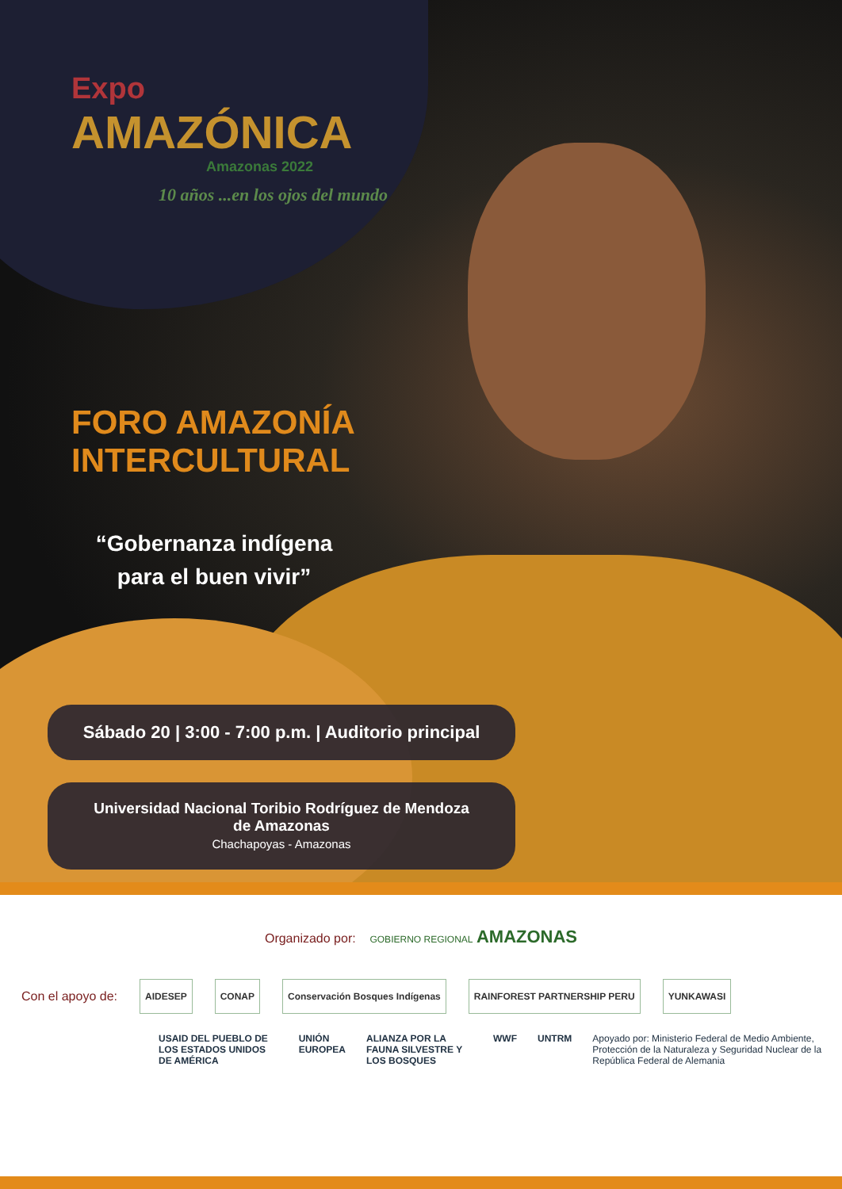Expo
AMAZÓNICA
Amazonas 2022
10 años ...en los ojos del mundo
FORO AMAZONÍA
INTERCULTURAL
“Gobernanza indígena para el buen vivir”
Sábado 20 | 3:00 - 7:00 p.m. | Auditorio principal
Universidad Nacional Toribio Rodríguez de Mendoza
de Amazonas
Chachapoyas - Amazonas
Organizado por: GOBIERNO REGIONAL AMAZONAS
Con el apoyo de: AIDESEP CONAP Conservación Bosques Indígenas RAINFOREST PARTNERSHIP PERU YUNKAWASI
USAID DEL PUEBLO DE LOS ESTADOS UNIDOS DE AMÉRICA UNIÓN EUROPEA ALIANZA POR LA FAUNA SILVESTRE Y LOS BOSQUES WWF UNTRM Apoyado por: Ministerio Federal de Medio Ambiente, Protección de la Naturaleza y Seguridad Nuclear de la República Federal de Alemania